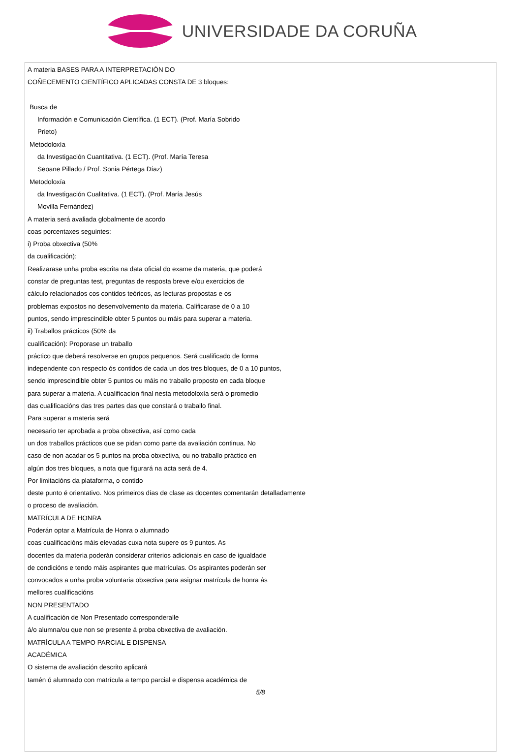UNIVERSIDADE DA CORUÑA
A materia BASES PARA A INTERPRETACIÓN DO
COÑECEMENTO CIENTÍFICO APLICADAS CONSTA DE 3 bloques:
Busca de
Información e Comunicación Científica. (1 ECT). (Prof. María Sobrido
Prieto)
Metodoloxía
da Investigación Cuantitativa. (1 ECT). (Prof. María Teresa
Seoane Pillado / Prof. Sonia Pértega Díaz)
Metodoloxía
da Investigación Cualitativa. (1 ECT). (Prof. María Jesús
Movilla Fernández)
A materia será avaliada globalmente de acordo
coas porcentaxes seguintes:
i) Proba obxectiva (50%
da cualificación):
Realizarase unha proba escrita na data oficial do exame da materia, que poderá
constar de preguntas test, preguntas de resposta breve e/ou exercicios de
cálculo relacionados cos contidos teóricos, as lecturas propostas e os
problemas expostos no desenvolvemento da materia. Calificarase de 0 a 10
puntos, sendo imprescindible obter 5 puntos ou máis para superar a materia.
ii) Traballos prácticos (50% da
cualificación): Proporase un traballo
práctico que deberá resolverse en grupos pequenos. Será cualificado de forma
independente con respecto ós contidos de cada un dos tres bloques, de 0 a 10 puntos,
sendo imprescindible obter 5 puntos ou máis no traballo proposto en cada bloque
para superar a materia. A cualificacion final nesta metodoloxía será o promedio
das cualificacións das tres partes das que constará o traballo final.
Para superar a materia será
necesario ter aprobada a proba obxectiva, así como cada
un dos traballos prácticos que se pidan como parte da avaliación continua. No
caso de non acadar os 5 puntos na proba obxectiva, ou no traballo práctico en
algún dos tres bloques, a nota que figurará na acta será de 4.
Por limitacións da plataforma, o contido
deste punto é orientativo. Nos primeiros días de clase as docentes comentarán detalladamente
o proceso de avaliación.
MATRÍCULA DE HONRA
Poderán optar a Matrícula de Honra o alumnado
coas cualificacións máis elevadas cuxa nota supere os 9 puntos. As
docentes da materia poderán considerar criterios adicionais en caso de igualdade
de condicións e tendo máis aspirantes que matrículas. Os aspirantes poderán ser
convocados a unha proba voluntaria obxectiva para asignar matrícula de honra ás
mellores cualificacións
NON PRESENTADO
A cualificación de Non Presentado corresponderalle
á/o alumna/ou que non se presente á proba obxectiva de avaliación.
MATRÍCULA A TEMPO PARCIAL E DISPENSA
ACADÉMICA
O sistema de avaliación descrito aplicará
tamén ó alumnado con matrícula a tempo parcial e dispensa académica de
5/8